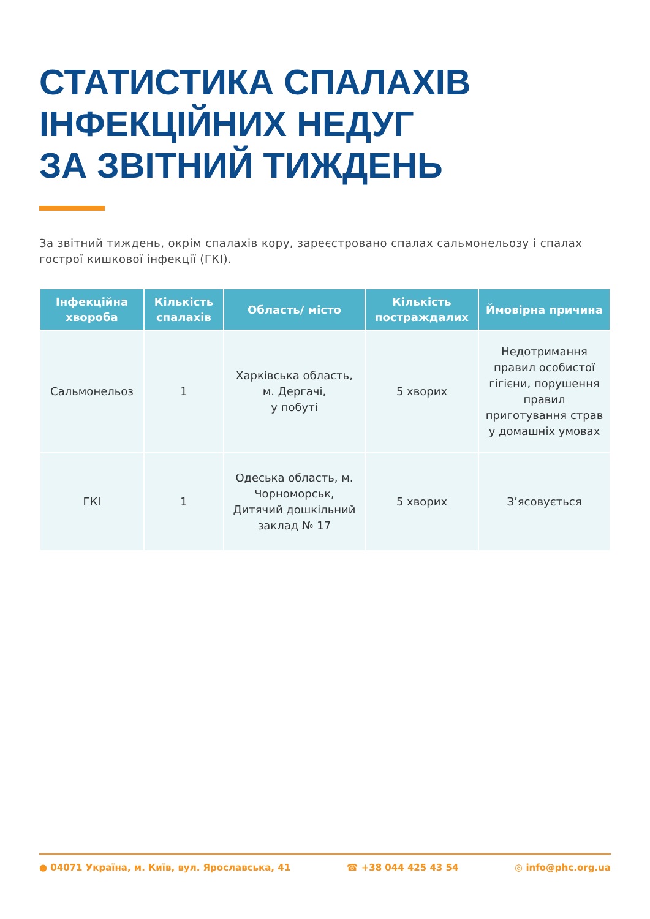СТАТИСТИКА СПАЛАХІВ
ІНФЕКЦІЙНИХ НЕДУГ
ЗА ЗВІТНИЙ ТИЖДЕНЬ
За звітний тиждень, окрім спалахів кору, зареєстровано спалах сальмонельозу і спалах гострої кишкової інфекції (ГКІ).
| Інфекційна хвороба | Кількість спалахів | Область/ місто | Кількість постраждалих | Ймовірна причина |
| --- | --- | --- | --- | --- |
| Сальмонельоз | 1 | Харківська область, м. Дергачі, у побуті | 5 хворих | Недотримання правил особистої гігієни, порушення правил приготування страв у домашніх умовах |
| ГКІ | 1 | Одеська область, м. Чорноморськ, Дитячий дошкільний заклад № 17 | 5 хворих | З’ясовується |
● 04071 Україна, м. Київ, вул. Ярославська, 41 ☎ +38 044 425 43 54 ◎ info@phc.org.ua